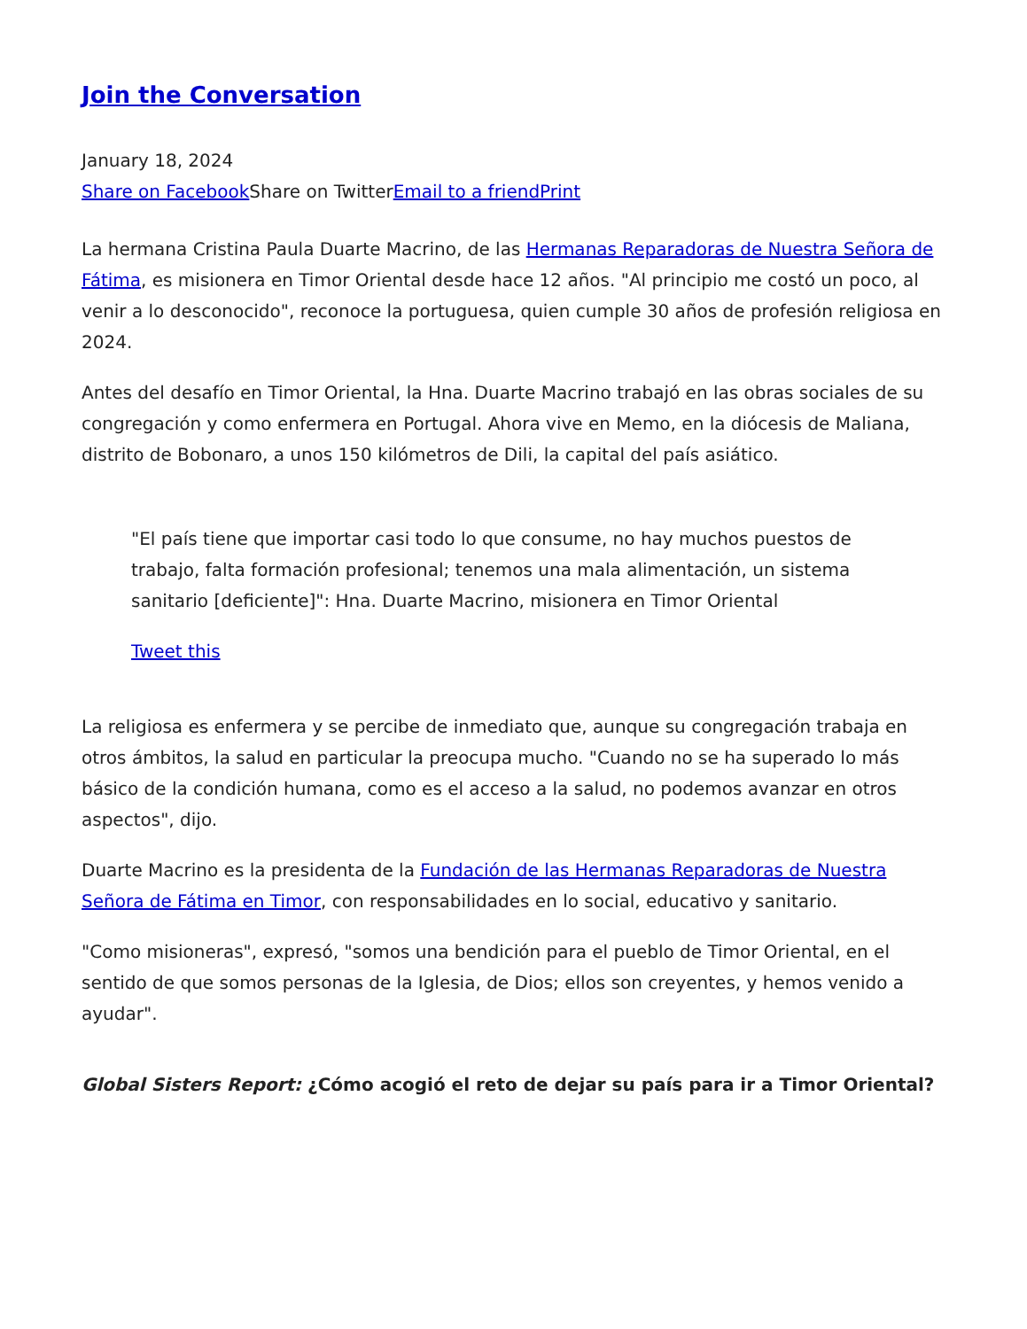Join the Conversation
January 18, 2024
Share on Facebook Share on TwitterEmail to a friend Print
La hermana Cristina Paula Duarte Macrino, de las Hermanas Reparadoras de Nuestra Señora de Fátima, es misionera en Timor Oriental desde hace 12 años. "Al principio me costó un poco, al venir a lo desconocido", reconoce la portuguesa, quien cumple 30 años de profesión religiosa en 2024.
Antes del desafío en Timor Oriental, la Hna. Duarte Macrino trabajó en las obras sociales de su congregación y como enfermera en Portugal. Ahora vive en Memo, en la diócesis de Maliana, distrito de Bobonaro, a unos 150 kilómetros de Dili, la capital del país asiático.
"El país tiene que importar casi todo lo que consume, no hay muchos puestos de trabajo, falta formación profesional; tenemos una mala alimentación, un sistema sanitario [deficiente]": Hna. Duarte Macrino, misionera en Timor Oriental
Tweet this
La religiosa es enfermera y se percibe de inmediato que, aunque su congregación trabaja en otros ámbitos, la salud en particular la preocupa mucho. "Cuando no se ha superado lo más básico de la condición humana, como es el acceso a la salud, no podemos avanzar en otros aspectos", dijo.
Duarte Macrino es la presidenta de la Fundación de las Hermanas Reparadoras de Nuestra Señora de Fátima en Timor, con responsabilidades en lo social, educativo y sanitario.
"Como misioneras", expresó, "somos una bendición para el pueblo de Timor Oriental, en el sentido de que somos personas de la Iglesia, de Dios; ellos son creyentes, y hemos venido a ayudar".
Global Sisters Report: ¿Cómo acogió el reto de dejar su país para ir a Timor Oriental?